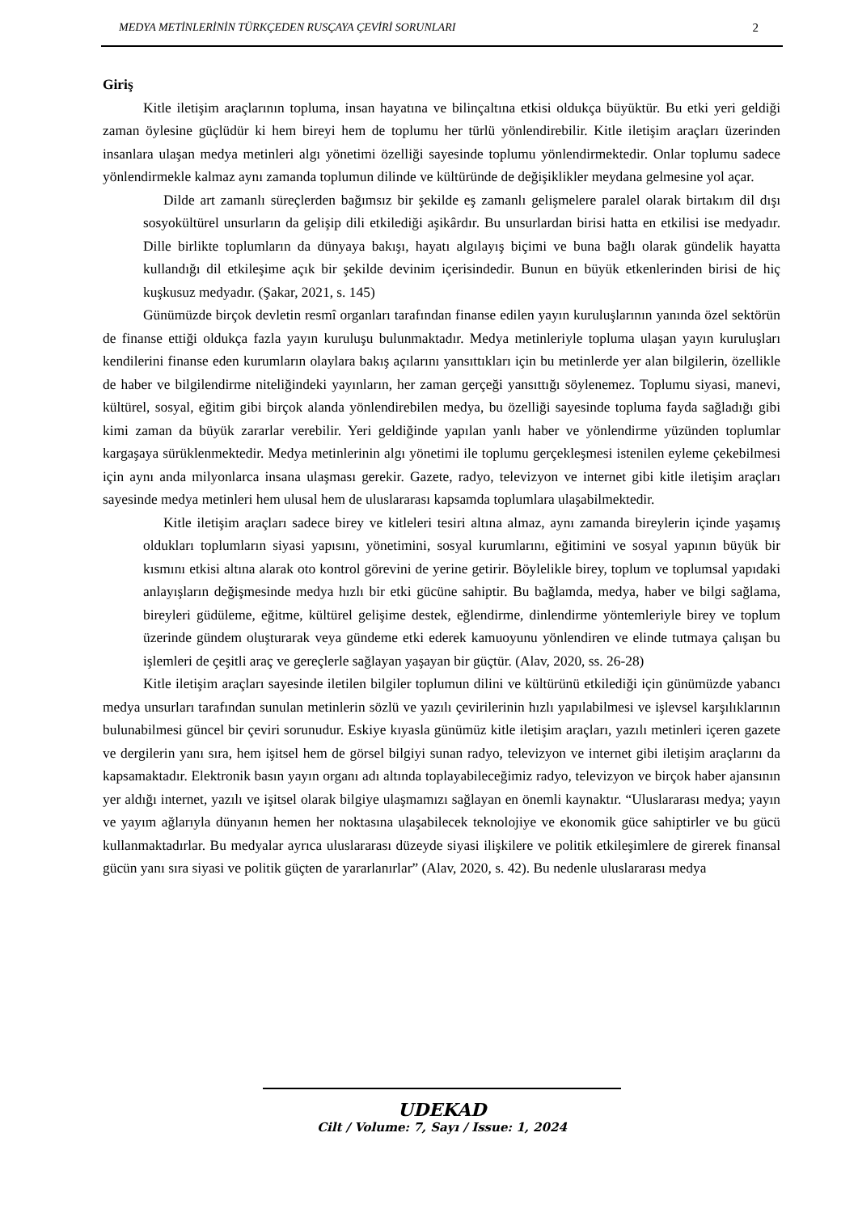MEDYA METİNLERİNİN TÜRKÇEDEN RUSÇAYA ÇEVİRİ SORUNLARI 2
Giriş
Kitle iletişim araçlarının topluma, insan hayatına ve bilinçaltına etkisi oldukça büyüktür. Bu etki yeri geldiği zaman öylesine güçlüdür ki hem bireyi hem de toplumu her türlü yönlendirebilir. Kitle iletişim araçları üzerinden insanlara ulaşan medya metinleri algı yönetimi özelliği sayesinde toplumu yönlendirmektedir. Onlar toplumu sadece yönlendirmekle kalmaz aynı zamanda toplumun dilinde ve kültüründe de değişiklikler meydana gelmesine yol açar.
Dilde art zamanlı süreçlerden bağımsız bir şekilde eş zamanlı gelişmelere paralel olarak birtakım dil dışı sosyokültürel unsurların da gelişip dili etkilediği aşikârdır. Bu unsurlardan birisi hatta en etkilisi ise medyadır. Dille birlikte toplumların da dünyaya bakışı, hayatı algılayış biçimi ve buna bağlı olarak gündelik hayatta kullandığı dil etkileşime açık bir şekilde devinim içerisindedir. Bunun en büyük etkenlerinden birisi de hiç kuşkusuz medyadır. (Şakar, 2021, s. 145)
Günümüzde birçok devletin resmî organları tarafından finanse edilen yayın kuruluşlarının yanında özel sektörün de finanse ettiği oldukça fazla yayın kuruluşu bulunmaktadır. Medya metinleriyle topluma ulaşan yayın kuruluşları kendilerini finanse eden kurumların olaylara bakış açılarını yansıttıkları için bu metinlerde yer alan bilgilerin, özellikle de haber ve bilgilendirme niteliğindeki yayınların, her zaman gerçeği yansıttığı söylenemez. Toplumu siyasi, manevi, kültürel, sosyal, eğitim gibi birçok alanda yönlendirebilen medya, bu özelliği sayesinde topluma fayda sağladığı gibi kimi zaman da büyük zararlar verebilir. Yeri geldiğinde yapılan yanlı haber ve yönlendirme yüzünden toplumlar kargaşaya sürüklenmektedir. Medya metinlerinin algı yönetimi ile toplumu gerçekleşmesi istenilen eyleme çekebilmesi için aynı anda milyonlarca insana ulaşması gerekir. Gazete, radyo, televizyon ve internet gibi kitle iletişim araçları sayesinde medya metinleri hem ulusal hem de uluslararası kapsamda toplumlara ulaşabilmektedir.
Kitle iletişim araçları sadece birey ve kitleleri tesiri altına almaz, aynı zamanda bireylerin içinde yaşamış oldukları toplumların siyasi yapısını, yönetimini, sosyal kurumlarını, eğitimini ve sosyal yapının büyük bir kısmını etkisi altına alarak oto kontrol görevini de yerine getirir. Böylelikle birey, toplum ve toplumsal yapıdaki anlayışların değişmesinde medya hızlı bir etki gücüne sahiptir. Bu bağlamda, medya, haber ve bilgi sağlama, bireyleri güdüleme, eğitme, kültürel gelişime destek, eğlendirme, dinlendirme yöntemleriyle birey ve toplum üzerinde gündem oluşturarak veya gündeme etki ederek kamuoyunu yönlendiren ve elinde tutmaya çalışan bu işlemleri de çeşitli araç ve gereçlerle sağlayan yaşayan bir güçtür. (Alav, 2020, ss. 26-28)
Kitle iletişim araçları sayesinde iletilen bilgiler toplumun dilini ve kültürünü etkilediği için günümüzde yabancı medya unsurları tarafından sunulan metinlerin sözlü ve yazılı çevirilerinin hızlı yapılabilmesi ve işlevsel karşılıklarının bulunabilmesi güncel bir çeviri sorunudur. Eskiye kıyasla günümüz kitle iletişim araçları, yazılı metinleri içeren gazete ve dergilerin yanı sıra, hem işitsel hem de görsel bilgiyi sunan radyo, televizyon ve internet gibi iletişim araçlarını da kapsamaktadır. Elektronik basın yayın organı adı altında toplayabileceğimiz radyo, televizyon ve birçok haber ajansının yer aldığı internet, yazılı ve işitsel olarak bilgiye ulaşmamızı sağlayan en önemli kaynaktır. “Uluslararası medya; yayın ve yayım ağlarıyla dünyanın hemen her noktasına ulaşabilecek teknolojiye ve ekonomik güce sahiptirler ve bu gücü kullanmaktadırlar. Bu medyalar ayrıca uluslararası düzeyde siyasi ilişkilere ve politik etkileşimlere de girerek finansal gücün yanı sıra siyasi ve politik güçten de yararlanırlar” (Alav, 2020, s. 42). Bu nedenle uluslararası medya
UDEKAD
Cilt / Volume: 7, Sayı / Issue: 1, 2024